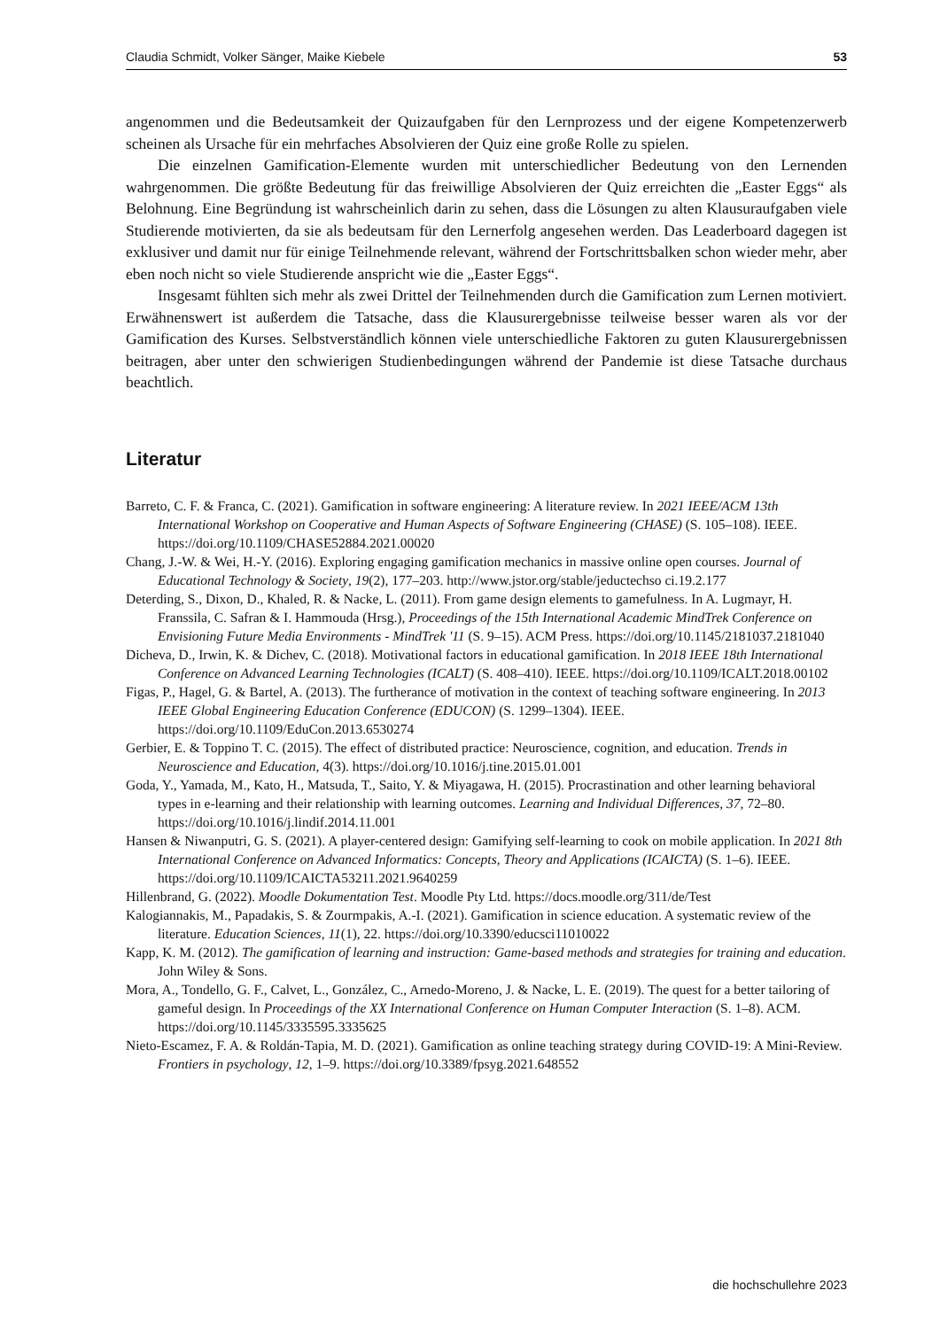Claudia Schmidt, Volker Sänger, Maike Kiebele 53
angenommen und die Bedeutsamkeit der Quizaufgaben für den Lernprozess und der eigene Kompetenzerwerb scheinen als Ursache für ein mehrfaches Absolvieren der Quiz eine große Rolle zu spielen.
Die einzelnen Gamification-Elemente wurden mit unterschiedlicher Bedeutung von den Lernenden wahrgenommen. Die größte Bedeutung für das freiwillige Absolvieren der Quiz erreichten die „Easter Eggs“ als Belohnung. Eine Begründung ist wahrscheinlich darin zu sehen, dass die Lösungen zu alten Klausuraufgaben viele Studierende motivierten, da sie als bedeutsam für den Lernerfolg angesehen werden. Das Leaderboard dagegen ist exklusiver und damit nur für einige Teilnehmende relevant, während der Fortschrittsbalken schon wieder mehr, aber eben noch nicht so viele Studierende anspricht wie die „Easter Eggs“.
Insgesamt fühlten sich mehr als zwei Drittel der Teilnehmenden durch die Gamification zum Lernen motiviert. Erwähnenswert ist außerdem die Tatsache, dass die Klausurergebnisse teilweise besser waren als vor der Gamification des Kurses. Selbstverständlich können viele unterschiedliche Faktoren zu guten Klausurergebnissen beitragen, aber unter den schwierigen Studienbedingungen während der Pandemie ist diese Tatsache durchaus beachtlich.
Literatur
Barreto, C. F. & Franca, C. (2021). Gamification in software engineering: A literature review. In 2021 IEEE/ACM 13th International Workshop on Cooperative and Human Aspects of Software Engineering (CHASE) (S. 105–108). IEEE. https://doi.org/10.1109/CHASE52884.2021.00020
Chang, J.-W. & Wei, H.-Y. (2016). Exploring engaging gamification mechanics in massive online open courses. Journal of Educational Technology & Society, 19(2), 177–203. http://www.jstor.org/stable/jeductechso ci.19.2.177
Deterding, S., Dixon, D., Khaled, R. & Nacke, L. (2011). From game design elements to gamefulness. In A. Lugmayr, H. Franssila, C. Safran & I. Hammouda (Hrsg.), Proceedings of the 15th International Academic MindTrek Conference on Envisioning Future Media Environments - MindTrek '11 (S. 9–15). ACM Press. https://doi.org/10.1145/2181037.2181040
Dicheva, D., Irwin, K. & Dichev, C. (2018). Motivational factors in educational gamification. In 2018 IEEE 18th International Conference on Advanced Learning Technologies (ICALT) (S. 408–410). IEEE. https://doi.org/10.1109/ICALT.2018.00102
Figas, P., Hagel, G. & Bartel, A. (2013). The furtherance of motivation in the context of teaching software engineering. In 2013 IEEE Global Engineering Education Conference (EDUCON) (S. 1299–1304). IEEE. https://doi.org/10.1109/EduCon.2013.6530274
Gerbier, E. & Toppino T. C. (2015). The effect of distributed practice: Neuroscience, cognition, and education. Trends in Neuroscience and Education, 4(3). https://doi.org/10.1016/j.tine.2015.01.001
Goda, Y., Yamada, M., Kato, H., Matsuda, T., Saito, Y. & Miyagawa, H. (2015). Procrastination and other learning behavioral types in e-learning and their relationship with learning outcomes. Learning and Individual Differences, 37, 72–80. https://doi.org/10.1016/j.lindif.2014.11.001
Hansen & Niwanputri, G. S. (2021). A player-centered design: Gamifying self-learning to cook on mobile application. In 2021 8th International Conference on Advanced Informatics: Concepts, Theory and Applications (ICAICTA) (S. 1–6). IEEE. https://doi.org/10.1109/ICAICTA53211.2021.9640259
Hillenbrand, G. (2022). Moodle Dokumentation Test. Moodle Pty Ltd. https://docs.moodle.org/311/de/Test
Kalogiannakis, M., Papadakis, S. & Zourmpakis, A.-I. (2021). Gamification in science education. A systematic review of the literature. Education Sciences, 11(1), 22. https://doi.org/10.3390/educsci11010022
Kapp, K. M. (2012). The gamification of learning and instruction: Game-based methods and strategies for training and education. John Wiley & Sons.
Mora, A., Tondello, G. F., Calvet, L., González, C., Arnedo-Moreno, J. & Nacke, L. E. (2019). The quest for a better tailoring of gameful design. In Proceedings of the XX International Conference on Human Computer Interaction (S. 1–8). ACM. https://doi.org/10.1145/3335595.3335625
Nieto-Escamez, F. A. & Roldán-Tapia, M. D. (2021). Gamification as online teaching strategy during COVID-19: A Mini-Review. Frontiers in psychology, 12, 1–9. https://doi.org/10.3389/fpsyg.2021.648552
die hochschullehre 2023